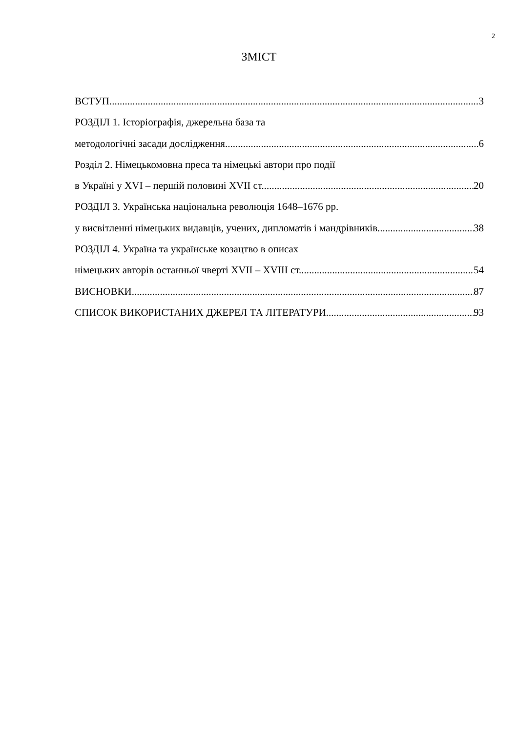2
ЗМІСТ
ВСТУП 3
РОЗДІЛ 1. Історіографія, джерельна база та
методологічні засади дослідження 6
Розділ 2. Німецькомовна преса та німецькі автори про події
в Україні у XVI – першій половині XVII ст. 20
РОЗДІЛ 3. Українська національна революція 1648–1676 рр.
у висвітленні німецьких видавців, учених, дипломатів і мандрівників 38
РОЗДІЛ 4. Україна та українське козацтво в описах
німецьких авторів останньої чверті XVII – XVIII ст. 54
ВИСНОВКИ 87
СПИСОК ВИКОРИСТАНИХ ДЖЕРЕЛ ТА ЛІТЕРАТУРИ 93